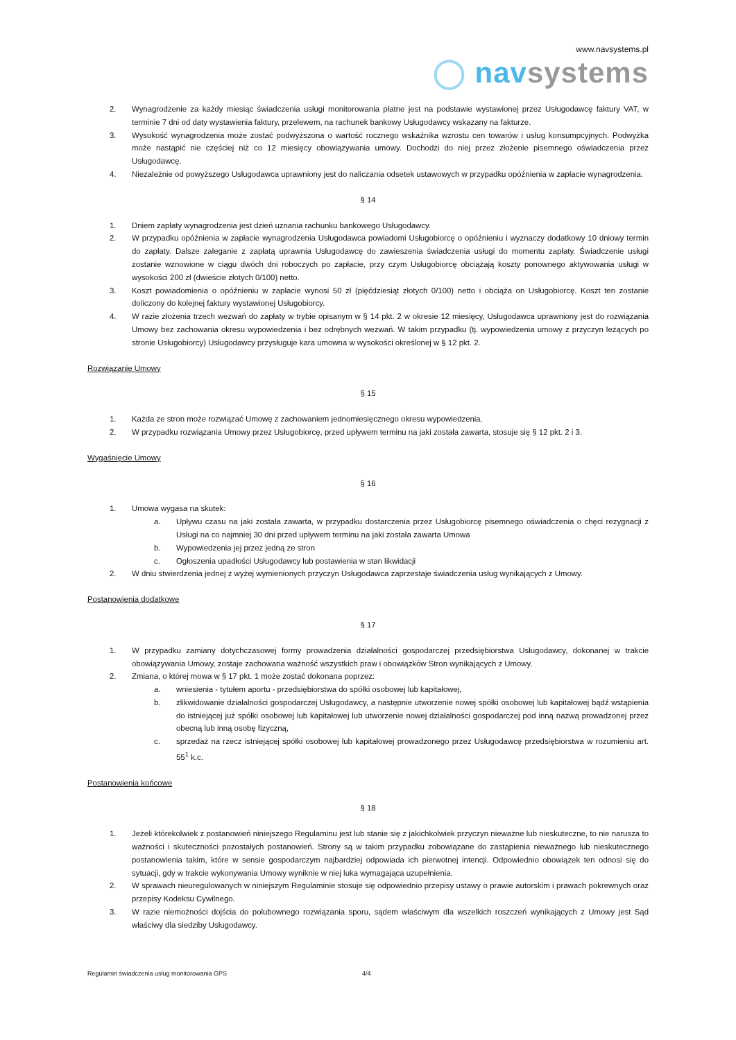www.navsystems.pl
◯ nav systems
2. Wynagrodzenie za każdy miesiąc świadczenia usługi monitorowania płatne jest na podstawie wystawionej przez Usługodawcę faktury VAT, w terminie 7 dni od daty wystawienia faktury, przelewem, na rachunek bankowy Usługodawcy wskazany na fakturze.
3. Wysokość wynagrodzenia może zostać podwyższona o wartość rocznego wskaźnika wzrostu cen towarów i usług konsumpcyjnych. Podwyżka może nastąpić nie częściej niż co 12 miesięcy obowiązywania umowy. Dochodzi do niej przez złożenie pisemnego oświadczenia przez Usługodawcę.
4. Niezależnie od powyższego Usługodawca uprawniony jest do naliczania odsetek ustawowych w przypadku opóźnienia w zapłacie wynagrodzenia.
§ 14
1. Dniem zapłaty wynagrodzenia jest dzień uznania rachunku bankowego Usługodawcy.
2. W przypadku opóźnienia w zapłacie wynagrodzenia Usługodawca powiadomi Usługobiorcę o opóźnieniu i wyznaczy dodatkowy 10 dniowy termin do zapłaty. Dalsze zaleganie z zapłatą uprawnia Usługodawcę do zawieszenia świadczenia usługi do momentu zapłaty. Świadczenie usługi zostanie wznowione w ciągu dwóch dni roboczych po zapłacie, przy czym Usługobiorcę obciążają koszty ponownego aktywowania usługi w wysokości 200 zł (dwieście złotych 0/100) netto.
3. Koszt powiadomienia o opóźnieniu w zapłacie wynosi 50 zł (pięćdziesiąt złotych 0/100) netto i obciąża on Usługobiorcę. Koszt ten zostanie doliczony do kolejnej faktury wystawionej Usługobiorcy.
4. W razie złożenia trzech wezwań do zapłaty w trybie opisanym w § 14 pkt. 2 w okresie 12 miesięcy, Usługodawca uprawniony jest do rozwiązania Umowy bez zachowania okresu wypowiedzenia i bez odrębnych wezwań. W takim przypadku (tj. wypowiedzenia umowy z przyczyn leżących po stronie Usługobiorcy) Usługodawcy przysługuje kara umowna w wysokości określonej w § 12 pkt. 2.
Rozwiązanie Umowy
§ 15
1. Każda ze stron może rozwiązać Umowę z zachowaniem jednomiesięcznego okresu wypowiedzenia.
2. W przypadku rozwiązania Umowy przez Usługobiorcę, przed upływem terminu na jaki została zawarta, stosuje się § 12 pkt. 2 i 3.
Wygaśnięcie Umowy
§ 16
1. Umowa wygasa na skutek:
a. Upływu czasu na jaki została zawarta, w przypadku dostarczenia przez Usługobiorcę pisemnego oświadczenia o chęci rezygnacji z Usługi na co najmniej 30 dni przed upływem terminu na jaki została zawarta Umowa
b. Wypowiedzenia jej przez jedną ze stron
c. Ogłoszenia upadłości Usługodawcy lub postawienia w stan likwidacji
2. W dniu stwierdzenia jednej z wyżej wymienionych przyczyn Usługodawca zaprzestaje świadczenia usług wynikających z Umowy.
Postanowienia dodatkowe
§ 17
1. W przypadku zamiany dotychczasowej formy prowadzenia działalności gospodarczej przedsiębiorstwa Usługodawcy, dokonanej w trakcie obowiązywania Umowy, zostaje zachowana ważność wszystkich praw i obowiązków Stron wynikających z Umowy.
2. Zmiana, o której mowa w § 17 pkt. 1 może zostać dokonana poprzez:
a. wniesienia - tytułem aportu - przedsiębiorstwa do spółki osobowej lub kapitałowej,
b. zlikwidowanie działalności gospodarczej Usługodawcy, a następnie utworzenie nowej spółki osobowej lub kapitałowej bądź wstąpienia do istniejącej już spółki osobowej lub kapitałowej lub utworzenie nowej działalności gospodarczej pod inną nazwą prowadzonej przez obecną lub inną osobę fizyczną,
c. sprzedaż na rzecz istniejącej spółki osobowej lub kapitałowej prowadzonego przez Usługodawcę przedsiębiorstwa w rozumieniu art. 55<sup>1</sup> k.c.
Postanowienia końcowe
§ 18
1. Jeżeli którekolwiek z postanowień niniejszego Regulaminu jest lub stanie się z jakichkolwiek przyczyn nieważne lub nieskuteczne, to nie narusza to ważności i skuteczności pozostałych postanowień. Strony są w takim przypadku zobowiązane do zastąpienia nieważnego lub nieskutecznego postanowienia takim, które w sensie gospodarczym najbardziej odpowiada ich pierwotnej intencji. Odpowiednio obowiązek ten odnosi się do sytuacji, gdy w trakcie wykonywania Umowy wyniknie w niej luka wymagająca uzupełnienia.
2. W sprawach nieuregulowanych w niniejszym Regulaminie stosuje się odpowiednio przepisy ustawy o prawie autorskim i prawach pokrewnych oraz przepisy Kodeksu Cywilnego.
3. W razie niemożności dojścia do polubownego rozwiązania sporu, sądem właściwym dla wszelkich roszczeń wynikających z Umowy jest Sąd właściwy dla siedziby Usługodawcy.
Regulamin świadczenia usług monitorowania GPS 4/4